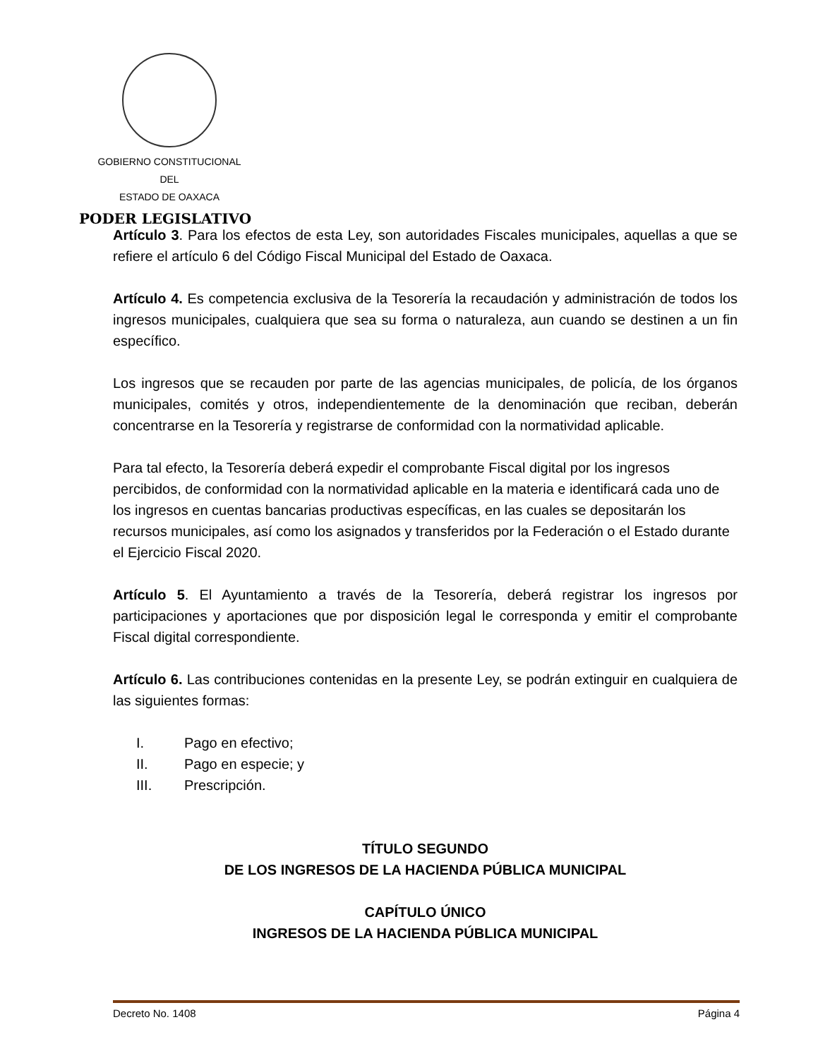GOBIERNO CONSTITUCIONAL
DEL
ESTADO DE OAXACA
PODER LEGISLATIVO
Artículo 3. Para los efectos de esta Ley, son autoridades Fiscales municipales, aquellas a que se refiere el artículo 6 del Código Fiscal Municipal del Estado de Oaxaca.
Artículo 4. Es competencia exclusiva de la Tesorería la recaudación y administración de todos los ingresos municipales, cualquiera que sea su forma o naturaleza, aun cuando se destinen a un fin específico.
Los ingresos que se recauden por parte de las agencias municipales, de policía, de los órganos municipales, comités y otros, independientemente de la denominación que reciban, deberán concentrarse en la Tesorería y registrarse de conformidad con la normatividad aplicable.
Para tal efecto, la Tesorería deberá expedir el comprobante Fiscal digital por los ingresos percibidos, de conformidad con la normatividad aplicable en la materia e identificará cada uno de los ingresos en cuentas bancarias productivas específicas, en las cuales se depositarán los recursos municipales, así como los asignados y transferidos por la Federación o el Estado durante el Ejercicio Fiscal 2020.
Artículo 5. El Ayuntamiento a través de la Tesorería, deberá registrar los ingresos por participaciones y aportaciones que por disposición legal le corresponda y emitir el comprobante Fiscal digital correspondiente.
Artículo 6. Las contribuciones contenidas en la presente Ley, se podrán extinguir en cualquiera de las siguientes formas:
I. Pago en efectivo;
II. Pago en especie; y
III. Prescripción.
TÍTULO SEGUNDO
DE LOS INGRESOS DE LA HACIENDA PÚBLICA MUNICIPAL
CAPÍTULO ÚNICO
INGRESOS DE LA HACIENDA PÚBLICA MUNICIPAL
Decreto No. 1408 Página 4